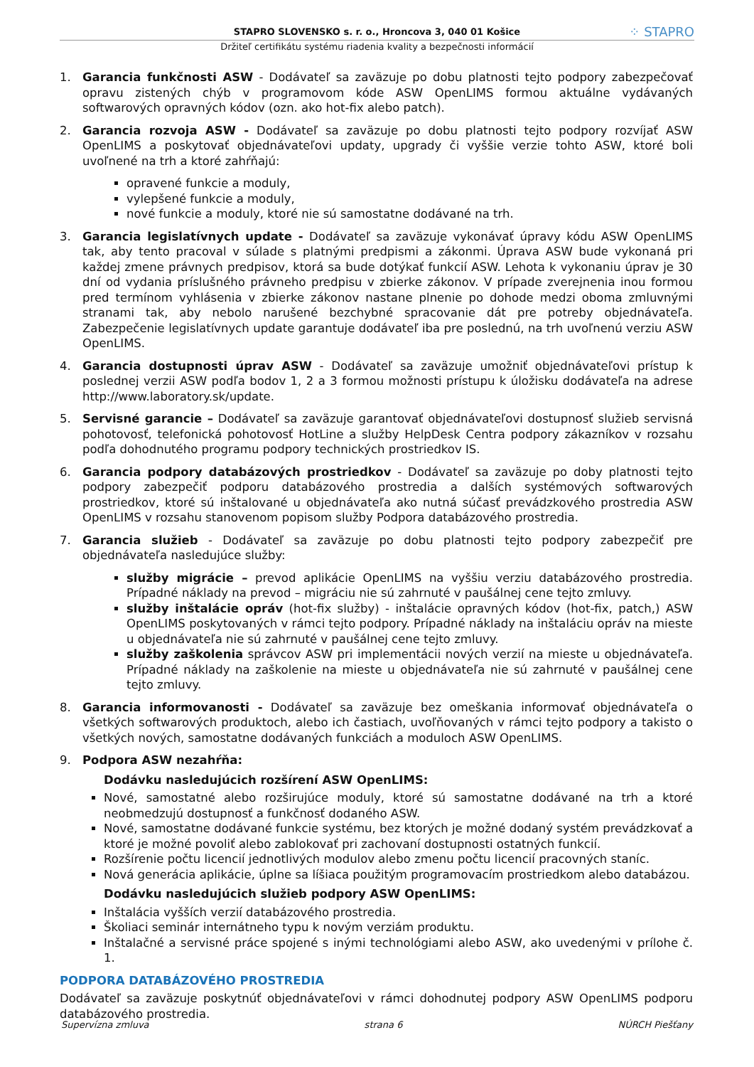STAPRO SLOVENSKO s. r. o., Hroncova 3, 040 01 Košice
Držiteľ certifikátu systému riadenia kvality a bezpečnosti informácií
⁘ STAPRO
1. Garancia funkčnosti ASW - Dodávateľ sa zaväzuje po dobu platnosti tejto podpory zabezpečovať opravu zistených chýb v programovom kóde ASW OpenLIMS formou aktuálne vydávaných softwarových opravných kódov (ozn. ako hot-fix alebo patch).
2. Garancia rozvoja ASW - Dodávateľ sa zaväzuje po dobu platnosti tejto podpory rozvíjať ASW OpenLIMS a poskytovať objednávateľovi updaty, upgrady či vyššie verzie tohto ASW, ktoré boli uvoľnené na trh a ktoré zahŕňajú:
opravené funkcie a moduly,
vylepšené funkcie a moduly,
nové funkcie a moduly, ktoré nie sú samostatne dodávané na trh.
3. Garancia legislatívnych update - Dodávateľ sa zaväzuje vykonávať úpravy kódu ASW OpenLIMS tak, aby tento pracoval v súlade s platnými predpismi a zákonmi. Úprava ASW bude vykonaná pri každej zmene právnych predpisov, ktorá sa bude dotýkať funkcií ASW. Lehota k vykonaniu úprav je 30 dní od vydania príslušného právneho predpisu v zbierke zákonov. V prípade zverejnenia inou formou pred termínom vyhlásenia v zbierke zákonov nastane plnenie po dohode medzi oboma zmluvnými stranami tak, aby nebolo narušené bezchybné spracovanie dát pre potreby objednávateľa. Zabezpečenie legislatívnych update garantuje dodávateľ iba pre poslednú, na trh uvoľnenú verziu ASW OpenLIMS.
4. Garancia dostupnosti úprav ASW - Dodávateľ sa zaväzuje umožniť objednávateľovi prístup k poslednej verzii ASW podľa bodov 1, 2 a 3 formou možnosti prístupu k úložisku dodávateľa na adrese http://www.laboratory.sk/update.
5. Servisné garancie – Dodávateľ sa zaväzuje garantovať objednávateľovi dostupnosť služieb servisná pohotovosť, telefonická pohotovosť HotLine a služby HelpDesk Centra podpory zákazníkov v rozsahu podľa dohodnutého programu podpory technických prostriedkov IS.
6. Garancia podpory databázových prostriedkov - Dodávateľ sa zaväzuje po doby platnosti tejto podpory zabezpečiť podporu databázového prostredia a dalších systémových softwarových prostriedkov, ktoré sú inštalované u objednávateľa ako nutná súčasť prevádzkového prostredia ASW OpenLIMS v rozsahu stanovenom popisom služby Podpora databázového prostredia.
7. Garancia služieb - Dodávateľ sa zaväzuje po dobu platnosti tejto podpory zabezpečiť pre objednávateľa nasledujúce služby:
služby migrácie – prevod aplikácie OpenLIMS na vyššiu verziu databázového prostredia. Prípadné náklady na prevod – migráciu nie sú zahrnuté v paušálnej cene tejto zmluvy.
služby inštalácie opráv (hot-fix služby) - inštalácie opravných kódov (hot-fix, patch,) ASW OpenLIMS poskytovaných v rámci tejto podpory. Prípadné náklady na inštaláciu opráv na mieste u objednávateľa nie sú zahrnuté v paušálnej cene tejto zmluvy.
služby zaškolenia správcov ASW pri implementácii nových verzií na mieste u objednávateľa. Prípadné náklady na zaškolenie na mieste u objednávateľa nie sú zahrnuté v paušálnej cene tejto zmluvy.
8. Garancia informovanosti - Dodávateľ sa zaväzuje bez omeškania informovať objednávateľa o všetkých softwarových produktoch, alebo ich častiach, uvoľňovaných v rámci tejto podpory a takisto o všetkých nových, samostatne dodávaných funkciách a moduloch ASW OpenLIMS.
9. Podpora ASW nezahŕňa:
Dodávku nasledujúcich rozšírení ASW OpenLIMS:
Nové, samostatné alebo rozširujúce moduly, ktoré sú samostatne dodávané na trh a ktoré neobmedzujú dostupnosť a funkčnosť dodaného ASW.
Nové, samostatne dodávané funkcie systému, bez ktorých je možné dodaný systém prevádzkovať a ktoré je možné povoliť alebo zablokovať pri zachovaní dostupnosti ostatných funkcií.
Rozšírenie počtu licencií jednotlivých modulov alebo zmenu počtu licencií pracovných staníc.
Nová generácia aplikácie, úplne sa líšiaca použitým programovacím prostriedkom alebo databázou.
Dodávku nasledujúcich služieb podpory ASW OpenLIMS:
Inštalácia vyšších verzií databázového prostredia.
Školiaci seminár internátneho typu k novým verziám produktu.
Inštalačné a servisné práce spojené s inými technológiami alebo ASW, ako uvedenými v prílohe č. 1.
PODPORA DATABÁZOVÉHO PROSTREDIA
Dodávateľ sa zaväzuje poskytnúť objednávateľovi v rámci dohodnutej podpory ASW OpenLIMS podporu databázového prostredia.
Supervízna zmluva strana 6 NÚRCH Piešťany